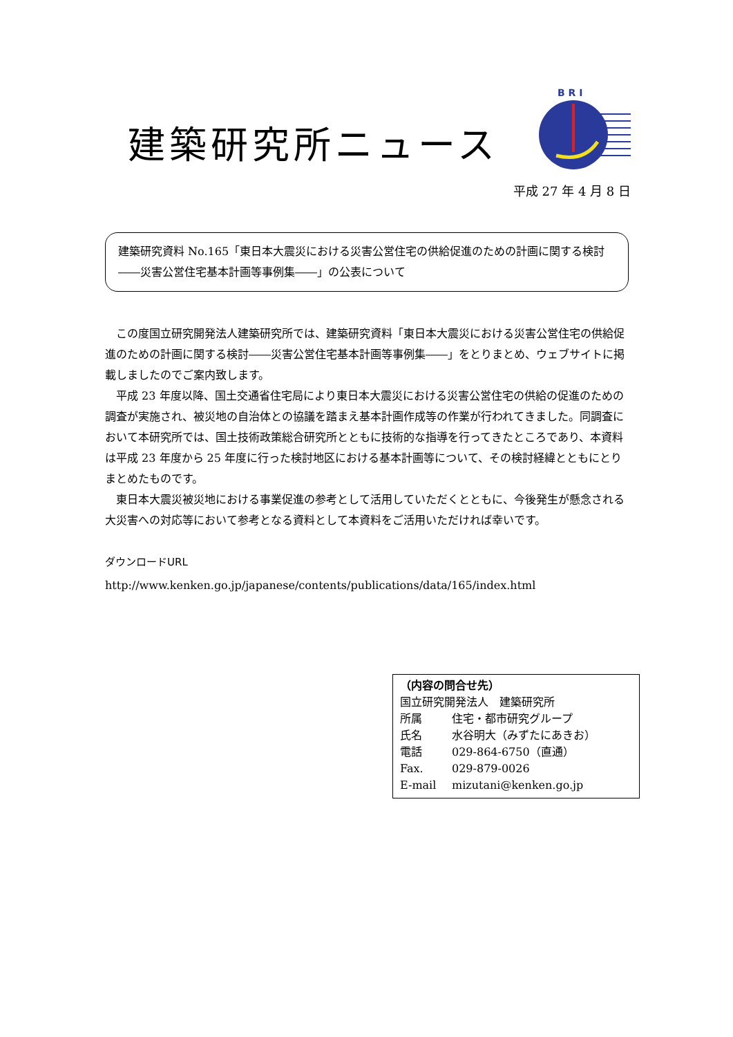建築研究所ニュース
B R I
平成 27 年 4 月 8 日
建築研究資料 No.165「東日本大震災における災害公営住宅の供給促進のための計画に関する検討――災害公営住宅基本計画等事例集――」の公表について
この度国立研究開発法人建築研究所では、建築研究資料「東日本大震災における災害公営住宅の供給促進のための計画に関する検討――災害公営住宅基本計画等事例集――」をとりまとめ、ウェブサイトに掲載しましたのでご案内致します。
平成 23 年度以降、国土交通省住宅局により東日本大震災における災害公営住宅の供給の促進のための調査が実施され、被災地の自治体との協議を踏まえ基本計画作成等の作業が行われてきました。同調査において本研究所では、国土技術政策総合研究所とともに技術的な指導を行ってきたところであり、本資料は平成 23 年度から 25 年度に行った検討地区における基本計画等について、その検討経緯とともにとりまとめたものです。
東日本大震災被災地における事業促進の参考として活用していただくとともに、今後発生が懸念される大災害への対応等において参考となる資料として本資料をご活用いただければ幸いです。
ダウンロードURL
http://www.kenken.go.jp/japanese/contents/publications/data/165/index.html
（内容の問合せ先）
国立研究開発法人　建築研究所
所属 住宅・都市研究グループ
氏名 水谷明大（みずたにあきお）
電話 029-864-6750（直通）
Fax. 029-879-0026
E-mail mizutani@kenken.go.jp